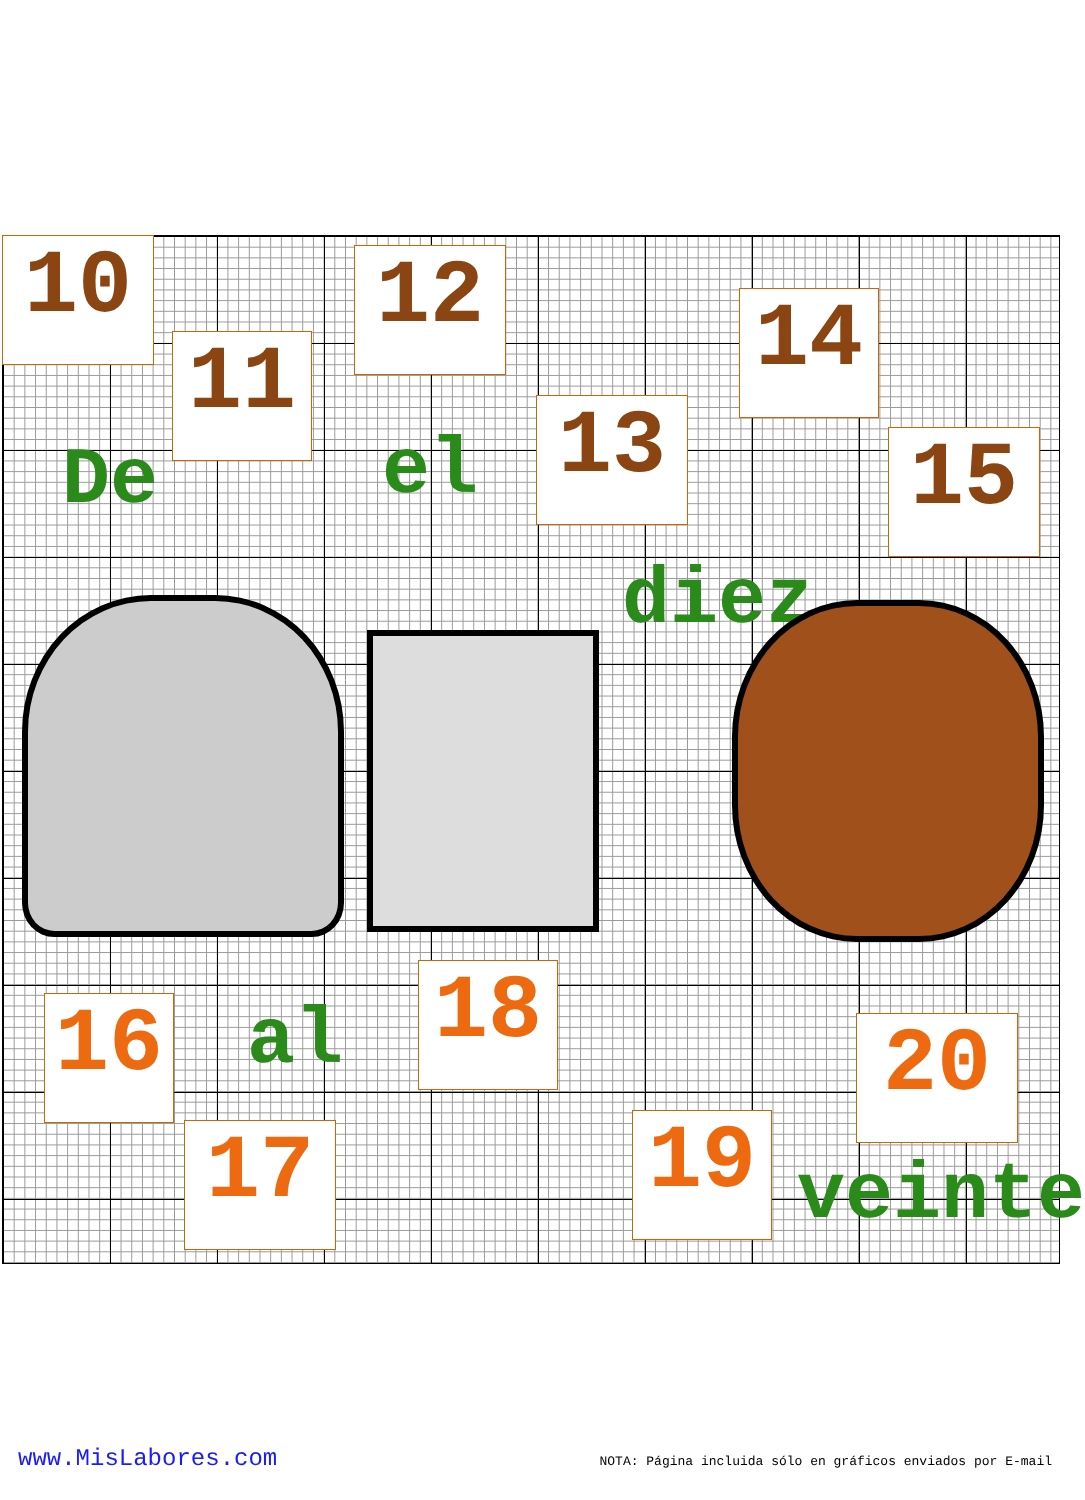10
11
12
13
14
15
De el
diez
16 al
17
18
19
20
veinte
www.MisLabores.com NOTA: Página incluida sólo en gráficos enviados por E-mail